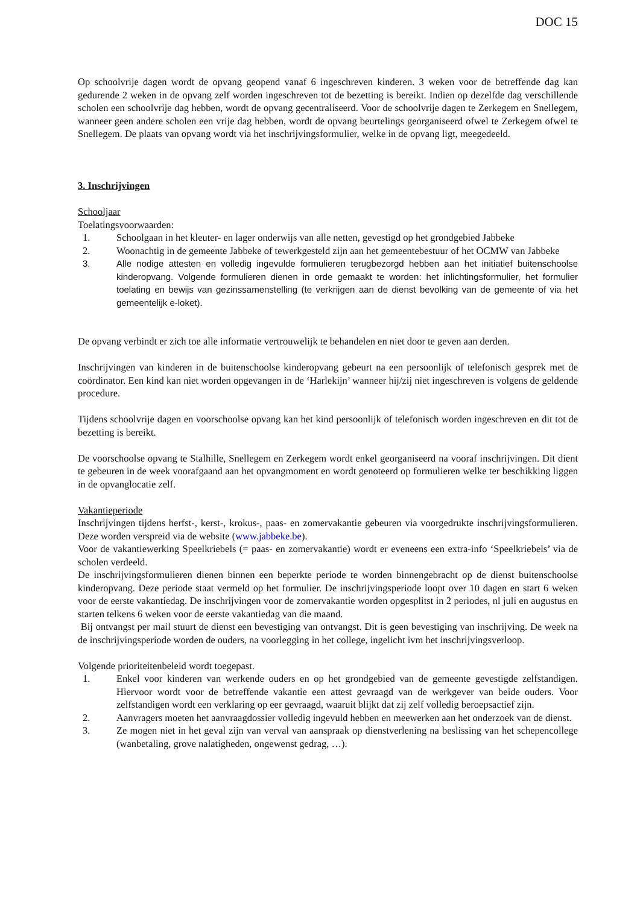DOC 15
Op schoolvrije dagen wordt de opvang geopend vanaf 6 ingeschreven kinderen. 3 weken voor de betreffende dag kan gedurende 2 weken in de opvang zelf worden ingeschreven tot de bezetting is bereikt. Indien op dezelfde dag verschillende scholen een schoolvrije dag hebben, wordt de opvang gecentraliseerd. Voor de schoolvrije dagen te Zerkegem en Snellegem, wanneer geen andere scholen een vrije dag hebben, wordt de opvang beurtelings georganiseerd ofwel te Zerkegem ofwel te Snellegem. De plaats van opvang wordt via het inschrijvingsformulier, welke in de opvang ligt, meegedeeld.
3. Inschrijvingen
Schooljaar
Toelatingsvoorwaarden:
1. Schoolgaan in het kleuter- en lager onderwijs van alle netten, gevestigd op het grondgebied Jabbeke
2. Woonachtig in de gemeente Jabbeke of tewerkgesteld zijn aan het gemeentebestuur of het OCMW van Jabbeke
3. Alle nodige attesten en volledig ingevulde formulieren terugbezorgd hebben aan het initiatief buitenschoolse kinderopvang. Volgende formulieren dienen in orde gemaakt te worden: het inlichtingsformulier, het formulier toelating en bewijs van gezinssamenstelling (te verkrijgen aan de dienst bevolking van de gemeente of via het gemeentelijk e-loket).
De opvang verbindt er zich toe alle informatie vertrouwelijk te behandelen en niet door te geven aan derden.
Inschrijvingen van kinderen in de buitenschoolse kinderopvang gebeurt na een persoonlijk of telefonisch gesprek met de coördinator. Een kind kan niet worden opgevangen in de ‘Harlekijn’ wanneer hij/zij niet ingeschreven is volgens de geldende procedure.
Tijdens schoolvrije dagen en voorschoolse opvang kan het kind persoonlijk of telefonisch worden ingeschreven en dit tot de bezetting is bereikt.
De voorschoolse opvang te Stalhille, Snellegem en Zerkegem wordt enkel georganiseerd na vooraf inschrijvingen. Dit dient te gebeuren in de week voorafgaand aan het opvangmoment en wordt genoteerd op formulieren welke ter beschikking liggen in de opvanglocatie zelf.
Vakantieperiode
Inschrijvingen tijdens herfst-, kerst-, krokus-, paas- en zomervakantie gebeuren via voorgedrukte inschrijvingsformulieren. Deze worden verspreid via de website (www.jabbeke.be).
Voor de vakantiewerking Speelkriebels (= paas- en zomervakantie) wordt er eveneens een extra-info ‘Speelkriebels’ via de scholen verdeeld.
De inschrijvingsformulieren dienen binnen een beperkte periode te worden binnengebracht op de dienst buitenschoolse kinderopvang. Deze periode staat vermeld op het formulier. De inschrijvingsperiode loopt over 10 dagen en start 6 weken voor de eerste vakantiedag. De inschrijvingen voor de zomervakantie worden opgesplitst in 2 periodes, nl juli en augustus en starten telkens 6 weken voor de eerste vakantiedag van die maand.
Bij ontvangst per mail stuurt de dienst een bevestiging van ontvangst. Dit is geen bevestiging van inschrijving. De week na de inschrijvingsperiode worden de ouders, na voorlegging in het college, ingelicht ivm het inschrijvingsverloop.
Volgende prioriteitenbeleid wordt toegepast.
1. Enkel voor kinderen van werkende ouders en op het grondgebied van de gemeente gevestigde zelfstandigen. Hiervoor wordt voor de betreffende vakantie een attest gevraagd van de werkgever van beide ouders. Voor zelfstandigen wordt een verklaring op eer gevraagd, waaruit blijkt dat zij zelf volledig beroepsactief zijn.
2. Aanvragers moeten het aanvraagdossier volledig ingevuld hebben en meewerken aan het onderzoek van de dienst.
3. Ze mogen niet in het geval zijn van verval van aanspraak op dienstverlening na beslissing van het schepencollege (wanbetaling, grove nalatigheden, ongewenst gedrag, …).